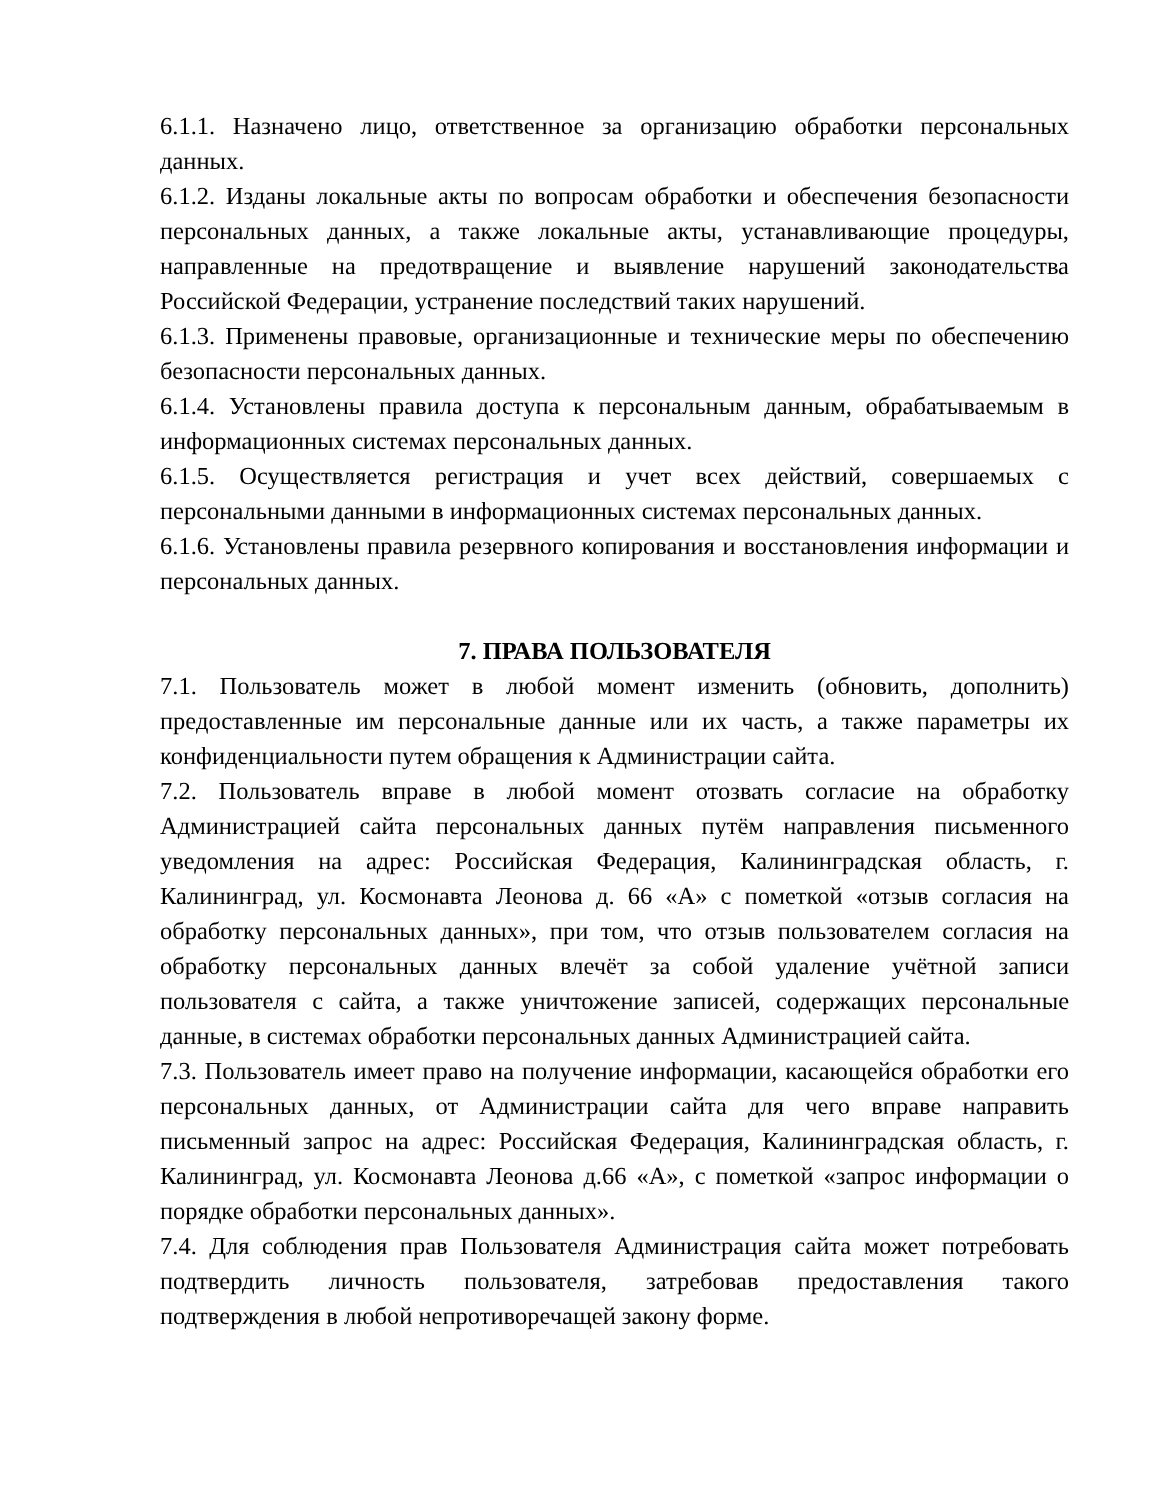6.1.1. Назначено лицо, ответственное за организацию обработки персональных данных.
6.1.2. Изданы локальные акты по вопросам обработки и обеспечения безопасности персональных данных, а также локальные акты, устанавливающие процедуры, направленные на предотвращение и выявление нарушений законодательства Российской Федерации, устранение последствий таких нарушений.
6.1.3. Применены правовые, организационные и технические меры по обеспечению безопасности персональных данных.
6.1.4. Установлены правила доступа к персональным данным, обрабатываемым в информационных системах персональных данных.
6.1.5. Осуществляется регистрация и учет всех действий, совершаемых с персональными данными в информационных системах персональных данных.
6.1.6. Установлены правила резервного копирования и восстановления информации и персональных данных.
7. ПРАВА ПОЛЬЗОВАТЕЛЯ
7.1. Пользователь может в любой момент изменить (обновить, дополнить) предоставленные им персональные данные или их часть, а также параметры их конфиденциальности путем обращения к Администрации сайта.
7.2. Пользователь вправе в любой момент отозвать согласие на обработку Администрацией сайта персональных данных путём направления письменного уведомления на адрес: Российская Федерация, Калининградская область, г. Калининград, ул. Космонавта Леонова д. 66 «А» с пометкой «отзыв согласия на обработку персональных данных», при том, что отзыв пользователем согласия на обработку персональных данных влечёт за собой удаление учётной записи пользователя с сайта, а также уничтожение записей, содержащих персональные данные, в системах обработки персональных данных Администрацией сайта.
7.3. Пользователь имеет право на получение информации, касающейся обработки его персональных данных, от Администрации сайта для чего вправе направить письменный запрос на адрес: Российская Федерация, Калининградская область, г. Калининград, ул. Космонавта Леонова д.66 «А», с пометкой «запрос информации о порядке обработки персональных данных».
7.4. Для соблюдения прав Пользователя Администрация сайта может потребовать подтвердить личность пользователя, затребовав предоставления такого подтверждения в любой непротиворечащей закону форме.